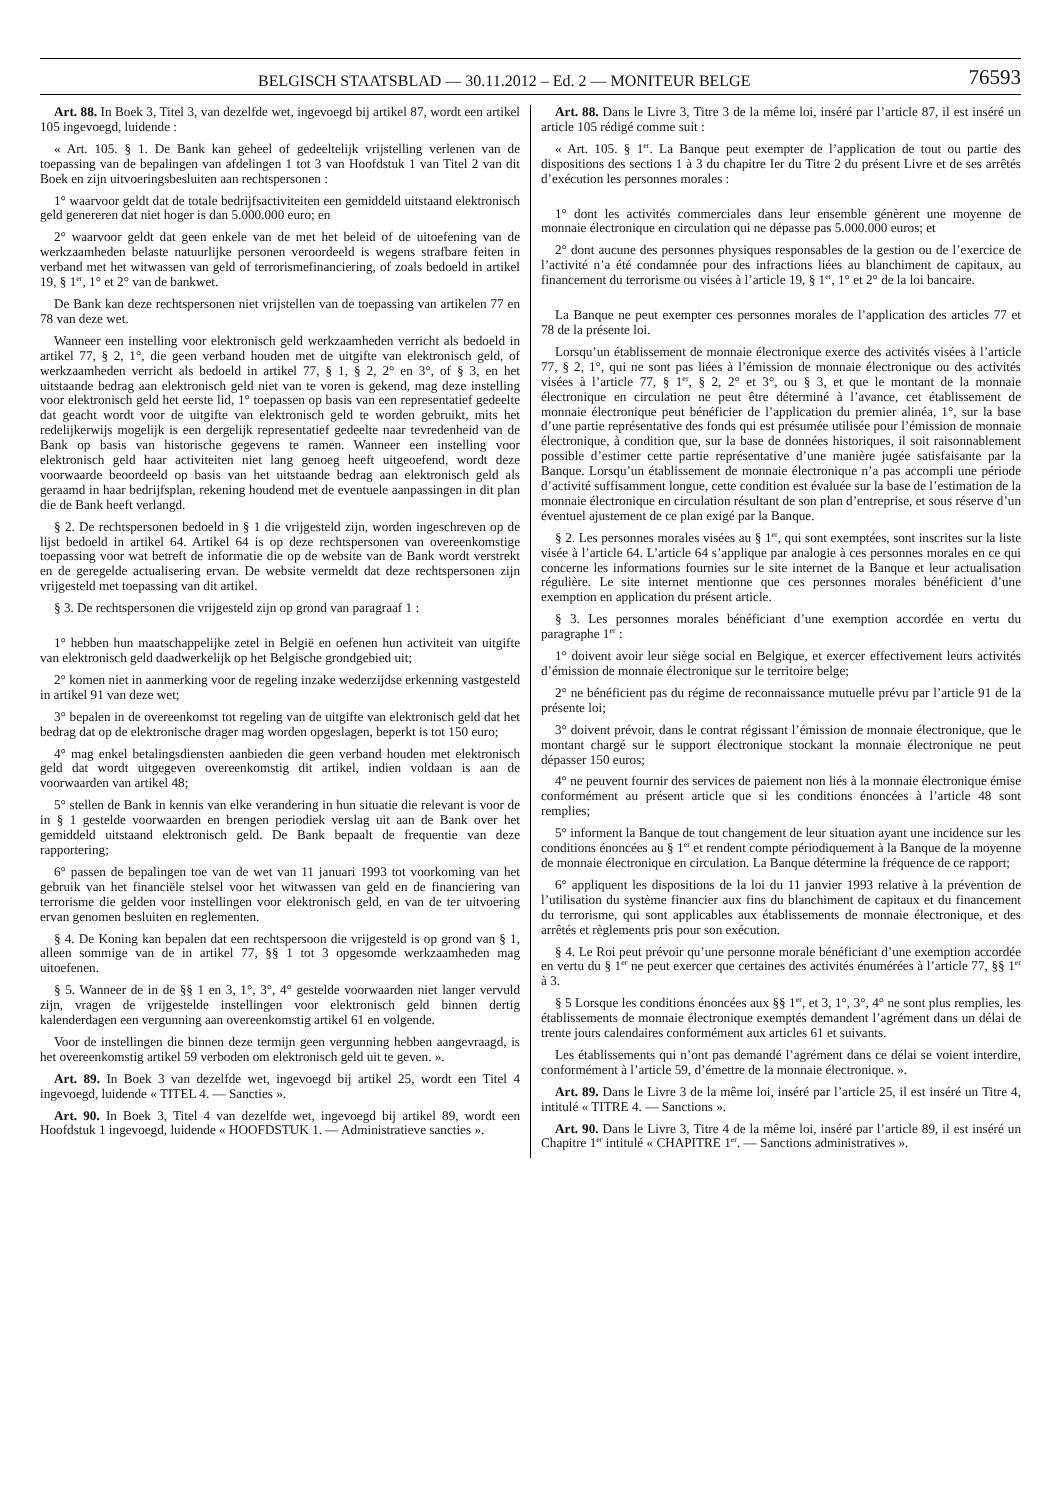BELGISCH STAATSBLAD — 30.11.2012 – Ed. 2 — MONITEUR BELGE
76593
Art. 88. In Boek 3, Titel 3, van dezelfde wet, ingevoegd bij artikel 87, wordt een artikel 105 ingevoegd, luidende :
« Art. 105. § 1. De Bank kan geheel of gedeeltelijk vrijstelling verlenen van de toepassing van de bepalingen van afdelingen 1 tot 3 van Hoofdstuk 1 van Titel 2 van dit Boek en zijn uitvoeringsbesluiten aan rechtspersonen :
1° waarvoor geldt dat de totale bedrijfsactiviteiten een gemiddeld uitstaand elektronisch geld genereren dat niet hoger is dan 5.000.000 euro; en
2° waarvoor geldt dat geen enkele van de met het beleid of de uitoefening van de werkzaamheden belaste natuurlijke personen veroordeeld is wegens strafbare feiten in verband met het witwassen van geld of terrorismefinanciering, of zoals bedoeld in artikel 19, § 1<sup>er</sup>, 1° et 2° van de bankwet.
De Bank kan deze rechtspersonen niet vrijstellen van de toepassing van artikelen 77 en 78 van deze wet.
Wanneer een instelling voor elektronisch geld werkzaamheden verricht als bedoeld in artikel 77, § 2, 1°, die geen verband houden met de uitgifte van elektronisch geld, of werkzaamheden verricht als bedoeld in artikel 77, § 1, § 2, 2° en 3°, of § 3, en het uitstaande bedrag aan elektronisch geld niet van te voren is gekend, mag deze instelling voor elektronisch geld het eerste lid, 1° toepassen op basis van een representatief gedeelte dat geacht wordt voor de uitgifte van elektronisch geld te worden gebruikt, mits het redelijkerwijs mogelijk is een dergelijk representatief gedeelte naar tevredenheid van de Bank op basis van historische gegevens te ramen. Wanneer een instelling voor elektronisch geld haar activiteiten niet lang genoeg heeft uitgeoefend, wordt deze voorwaarde beoordeeld op basis van het uitstaande bedrag aan elektronisch geld als geraamd in haar bedrijfsplan, rekening houdend met de eventuele aanpassingen in dit plan die de Bank heeft verlangd.
§ 2. De rechtspersonen bedoeld in § 1 die vrijgesteld zijn, worden ingeschreven op de lijst bedoeld in artikel 64. Artikel 64 is op deze rechtspersonen van overeenkomstige toepassing voor wat betreft de informatie die op de website van de Bank wordt verstrekt en de geregelde actualisering ervan. De website vermeldt dat deze rechtspersonen zijn vrijgesteld met toepassing van dit artikel.
§ 3. De rechtspersonen die vrijgesteld zijn op grond van paragraaf 1 :
1° hebben hun maatschappelijke zetel in België en oefenen hun activiteit van uitgifte van elektronisch geld daadwerkelijk op het Belgische grondgebied uit;
2° komen niet in aanmerking voor de regeling inzake wederzijdse erkenning vastgesteld in artikel 91 van deze wet;
3° bepalen in de overeenkomst tot regeling van de uitgifte van elektronisch geld dat het bedrag dat op de elektronische drager mag worden opgeslagen, beperkt is tot 150 euro;
4° mag enkel betalingsdiensten aanbieden die geen verband houden met elektronisch geld dat wordt uitgegeven overeenkomstig dit artikel, indien voldaan is aan de voorwaarden van artikel 48;
5° stellen de Bank in kennis van elke verandering in hun situatie die relevant is voor de in § 1 gestelde voorwaarden en brengen periodiek verslag uit aan de Bank over het gemiddeld uitstaand elektronisch geld. De Bank bepaalt de frequentie van deze rapportering;
6° passen de bepalingen toe van de wet van 11 januari 1993 tot voorkoming van het gebruik van het financiële stelsel voor het witwassen van geld en de financiering van terrorisme die gelden voor instellingen voor elektronisch geld, en van de ter uitvoering ervan genomen besluiten en reglementen.
§ 4. De Koning kan bepalen dat een rechtspersoon die vrijgesteld is op grond van § 1, alleen sommige van de in artikel 77, §§ 1 tot 3 opgesomde werkzaamheden mag uitoefenen.
§ 5. Wanneer de in de §§ 1 en 3, 1°, 3°, 4° gestelde voorwaarden niet langer vervuld zijn, vragen de vrijgestelde instellingen voor elektronisch geld binnen dertig kalenderdagen een vergunning aan overeenkomstig artikel 61 en volgende.
Voor de instellingen die binnen deze termijn geen vergunning hebben aangevraagd, is het overeenkomstig artikel 59 verboden om elektronisch geld uit te geven. ».
Art. 89. In Boek 3 van dezelfde wet, ingevoegd bij artikel 25, wordt een Titel 4 ingevoegd, luidende « TITEL 4. — Sancties ».
Art. 90. In Boek 3, Titel 4 van dezelfde wet, ingevoegd bij artikel 89, wordt een Hoofdstuk 1 ingevoegd, luidende « HOOFDSTUK 1. — Administratieve sancties ».
Art. 88. Dans le Livre 3, Titre 3 de la même loi, inséré par l’article 87, il est inséré un article 105 rédigé comme suit :
« Art. 105. § 1<sup>er</sup>. La Banque peut exempter de l’application de tout ou partie des dispositions des sections 1 à 3 du chapitre Ier du Titre 2 du présent Livre et de ses arrêtés d’exécution les personnes morales :
1° dont les activités commerciales dans leur ensemble génèrent une moyenne de monnaie électronique en circulation qui ne dépasse pas 5.000.000 euros; et
2° dont aucune des personnes physiques responsables de la gestion ou de l’exercice de l’activité n’a été condamnée pour des infractions liées au blanchiment de capitaux, au financement du terrorisme ou visées à l’article 19, § 1<sup>er</sup>, 1° et 2° de la loi bancaire.
La Banque ne peut exempter ces personnes morales de l’application des articles 77 et 78 de la présente loi.
Lorsqu’un établissement de monnaie électronique exerce des activités visées à l’article 77, § 2, 1°, qui ne sont pas liées à l’émission de monnaie électronique ou des activités visées à l’article 77, § 1<sup>er</sup>, § 2, 2° et 3°, ou § 3, et que le montant de la monnaie électronique en circulation ne peut être déterminé à l’avance, cet établissement de monnaie électronique peut bénéficier de l’application du premier alinéa, 1°, sur la base d’une partie représentative des fonds qui est présumée utilisée pour l’émission de monnaie électronique, à condition que, sur la base de données historiques, il soit raisonnablement possible d’estimer cette partie représentative d’une manière jugée satisfaisante par la Banque. Lorsqu’un établissement de monnaie électronique n’a pas accompli une période d’activité suffisamment longue, cette condition est évaluée sur la base de l’estimation de la monnaie électronique en circulation résultant de son plan d’entreprise, et sous réserve d’un éventuel ajustement de ce plan exigé par la Banque.
§ 2. Les personnes morales visées au § 1<sup>er</sup>, qui sont exemptées, sont inscrites sur la liste visée à l’article 64. L’article 64 s’applique par analogie à ces personnes morales en ce qui concerne les informations fournies sur le site internet de la Banque et leur actualisation régulière. Le site internet mentionne que ces personnes morales bénéficient d’une exemption en application du présent article.
§ 3. Les personnes morales bénéficiant d’une exemption accordée en vertu du paragraphe 1<sup>er</sup> :
1° doivent avoir leur siège social en Belgique, et exercer effectivement leurs activités d’émission de monnaie électronique sur le territoire belge;
2° ne bénéficient pas du régime de reconnaissance mutuelle prévu par l’article 91 de la présente loi;
3° doivent prévoir, dans le contrat régissant l’émission de monnaie électronique, que le montant chargé sur le support électronique stockant la monnaie électronique ne peut dépasser 150 euros;
4° ne peuvent fournir des services de paiement non liés à la monnaie électronique émise conformément au présent article que si les conditions énoncées à l’article 48 sont remplies;
5° informent la Banque de tout changement de leur situation ayant une incidence sur les conditions énoncées au § 1<sup>er</sup> et rendent compte périodiquement à la Banque de la moyenne de monnaie électronique en circulation. La Banque détermine la fréquence de ce rapport;
6° appliquent les dispositions de la loi du 11 janvier 1993 relative à la prévention de l’utilisation du système financier aux fins du blanchiment de capitaux et du financement du terrorisme, qui sont applicables aux établissements de monnaie électronique, et des arrêtés et règlements pris pour son exécution.
§ 4. Le Roi peut prévoir qu’une personne morale bénéficiant d’une exemption accordée en vertu du § 1<sup>er</sup> ne peut exercer que certaines des activités énumérées à l’article 77, §§ 1<sup>er</sup> à 3.
§ 5 Lorsque les conditions énoncées aux §§ 1<sup>er</sup>, et 3, 1°, 3°, 4° ne sont plus remplies, les établissements de monnaie électronique exemptés demandent l’agrément dans un délai de trente jours calendaires conformément aux articles 61 et suivants.
Les établissements qui n’ont pas demandé l’agrément dans ce délai se voient interdire, conformément à l’article 59, d’émettre de la monnaie électronique. ».
Art. 89. Dans le Livre 3 de la même loi, inséré par l’article 25, il est inséré un Titre 4, intitulé « TITRE 4. — Sanctions ».
Art. 90. Dans le Livre 3, Titre 4 de la même loi, inséré par l’article 89, il est inséré un Chapitre 1<sup>er</sup> intitulé « CHAPITRE 1<sup>er</sup>. — Sanctions administratives ».